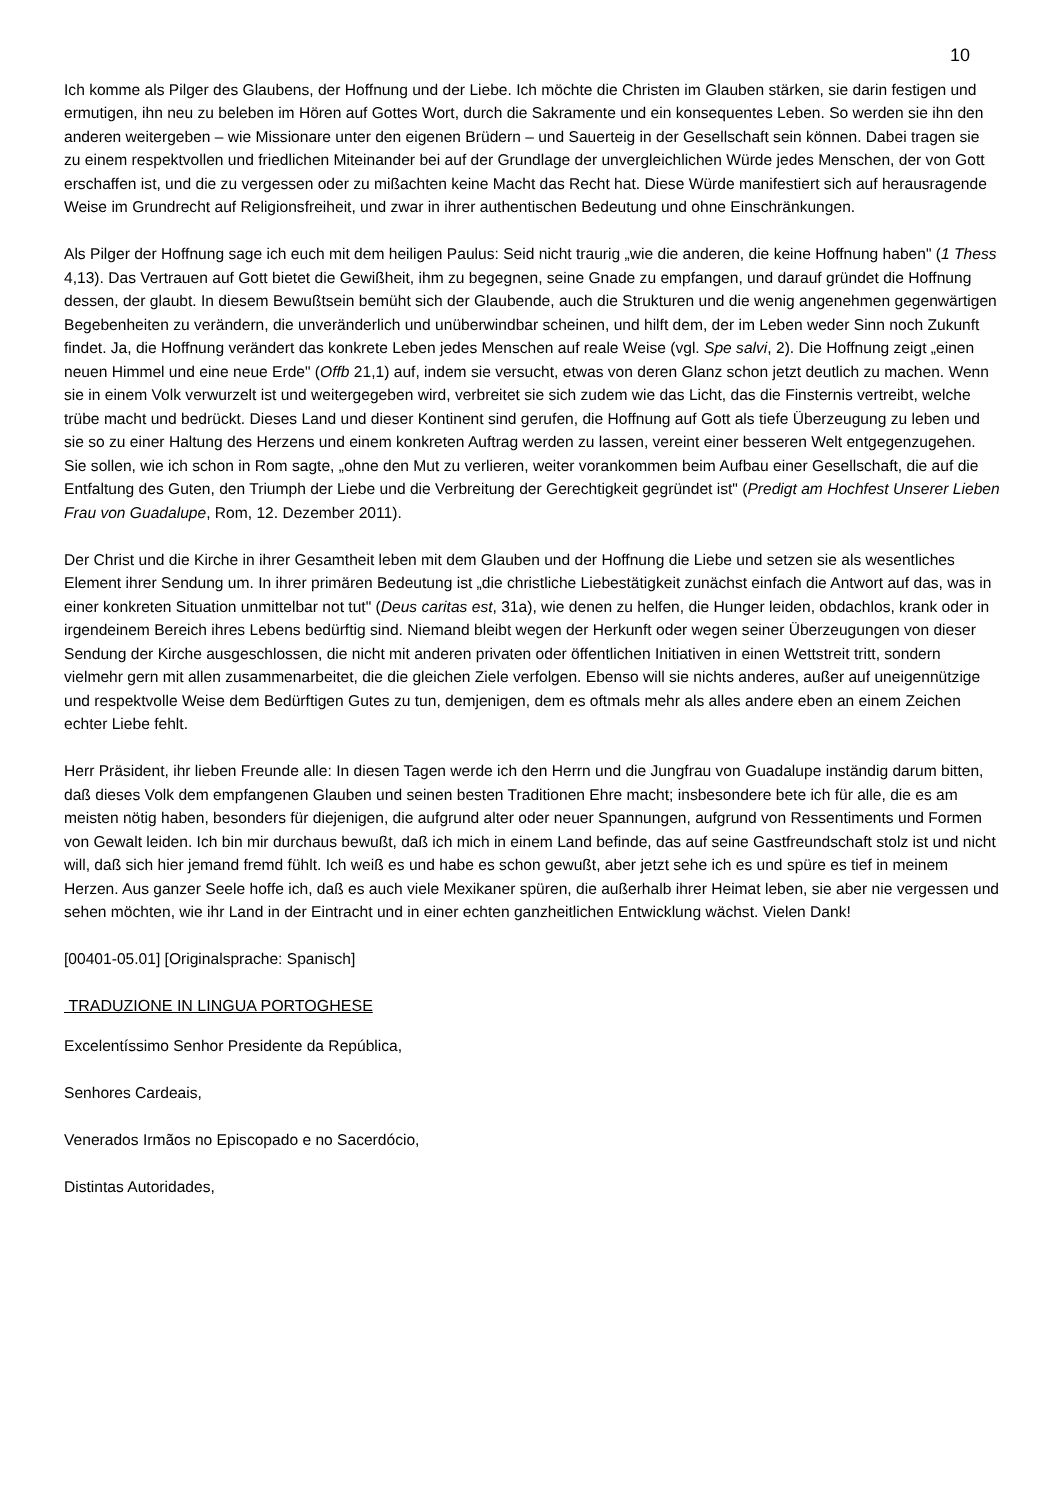10
Ich komme als Pilger des Glaubens, der Hoffnung und der Liebe. Ich möchte die Christen im Glauben stärken, sie darin festigen und ermutigen, ihn neu zu beleben im Hören auf Gottes Wort, durch die Sakramente und ein konsequentes Leben. So werden sie ihn den anderen weitergeben – wie Missionare unter den eigenen Brüdern – und Sauerteig in der Gesellschaft sein können. Dabei tragen sie zu einem respektvollen und friedlichen Miteinander bei auf der Grundlage der unvergleichlichen Würde jedes Menschen, der von Gott erschaffen ist, und die zu vergessen oder zu mißachten keine Macht das Recht hat. Diese Würde manifestiert sich auf herausragende Weise im Grundrecht auf Religionsfreiheit, und zwar in ihrer authentischen Bedeutung und ohne Einschränkungen.
Als Pilger der Hoffnung sage ich euch mit dem heiligen Paulus: Seid nicht traurig „wie die anderen, die keine Hoffnung haben" (1 Thess 4,13). Das Vertrauen auf Gott bietet die Gewißheit, ihm zu begegnen, seine Gnade zu empfangen, und darauf gründet die Hoffnung dessen, der glaubt. In diesem Bewußtsein bemüht sich der Glaubende, auch die Strukturen und die wenig angenehmen gegenwärtigen Begebenheiten zu verändern, die unveränderlich und unüberwindbar scheinen, und hilft dem, der im Leben weder Sinn noch Zukunft findet. Ja, die Hoffnung verändert das konkrete Leben jedes Menschen auf reale Weise (vgl. Spe salvi, 2). Die Hoffnung zeigt „einen neuen Himmel und eine neue Erde" (Offb 21,1) auf, indem sie versucht, etwas von deren Glanz schon jetzt deutlich zu machen. Wenn sie in einem Volk verwurzelt ist und weitergegeben wird, verbreitet sie sich zudem wie das Licht, das die Finsternis vertreibt, welche trübe macht und bedrückt. Dieses Land und dieser Kontinent sind gerufen, die Hoffnung auf Gott als tiefe Überzeugung zu leben und sie so zu einer Haltung des Herzens und einem konkreten Auftrag werden zu lassen, vereint einer besseren Welt entgegenzugehen. Sie sollen, wie ich schon in Rom sagte, „ohne den Mut zu verlieren, weiter vorankommen beim Aufbau einer Gesellschaft, die auf die Entfaltung des Guten, den Triumph der Liebe und die Verbreitung der Gerechtigkeit gegründet ist" (Predigt am Hochfest Unserer Lieben Frau von Guadalupe, Rom, 12. Dezember 2011).
Der Christ und die Kirche in ihrer Gesamtheit leben mit dem Glauben und der Hoffnung die Liebe und setzen sie als wesentliches Element ihrer Sendung um. In ihrer primären Bedeutung ist „die christliche Liebestätigkeit zunächst einfach die Antwort auf das, was in einer konkreten Situation unmittelbar not tut" (Deus caritas est, 31a), wie denen zu helfen, die Hunger leiden, obdachlos, krank oder in irgendeinem Bereich ihres Lebens bedürftig sind. Niemand bleibt wegen der Herkunft oder wegen seiner Überzeugungen von dieser Sendung der Kirche ausgeschlossen, die nicht mit anderen privaten oder öffentlichen Initiativen in einen Wettstreit tritt, sondern vielmehr gern mit allen zusammenarbeitet, die die gleichen Ziele verfolgen. Ebenso will sie nichts anderes, außer auf uneigennützige und respektvolle Weise dem Bedürftigen Gutes zu tun, demjenigen, dem es oftmals mehr als alles andere eben an einem Zeichen echter Liebe fehlt.
Herr Präsident, ihr lieben Freunde alle: In diesen Tagen werde ich den Herrn und die Jungfrau von Guadalupe inständig darum bitten, daß dieses Volk dem empfangenen Glauben und seinen besten Traditionen Ehre macht; insbesondere bete ich für alle, die es am meisten nötig haben, besonders für diejenigen, die aufgrund alter oder neuer Spannungen, aufgrund von Ressentiments und Formen von Gewalt leiden. Ich bin mir durchaus bewußt, daß ich mich in einem Land befinde, das auf seine Gastfreundschaft stolz ist und nicht will, daß sich hier jemand fremd fühlt. Ich weiß es und habe es schon gewußt, aber jetzt sehe ich es und spüre es tief in meinem Herzen. Aus ganzer Seele hoffe ich, daß es auch viele Mexikaner spüren, die außerhalb ihrer Heimat leben, sie aber nie vergessen und sehen möchten, wie ihr Land in der Eintracht und in einer echten ganzheitlichen Entwicklung wächst. Vielen Dank!
[00401-05.01] [Originalsprache: Spanisch]
TRADUZIONE IN LINGUA PORTOGHESE
Excelentíssimo Senhor Presidente da República,
Senhores Cardeais,
Venerados Irmãos no Episcopado e no Sacerdócio,
Distintas Autoridades,